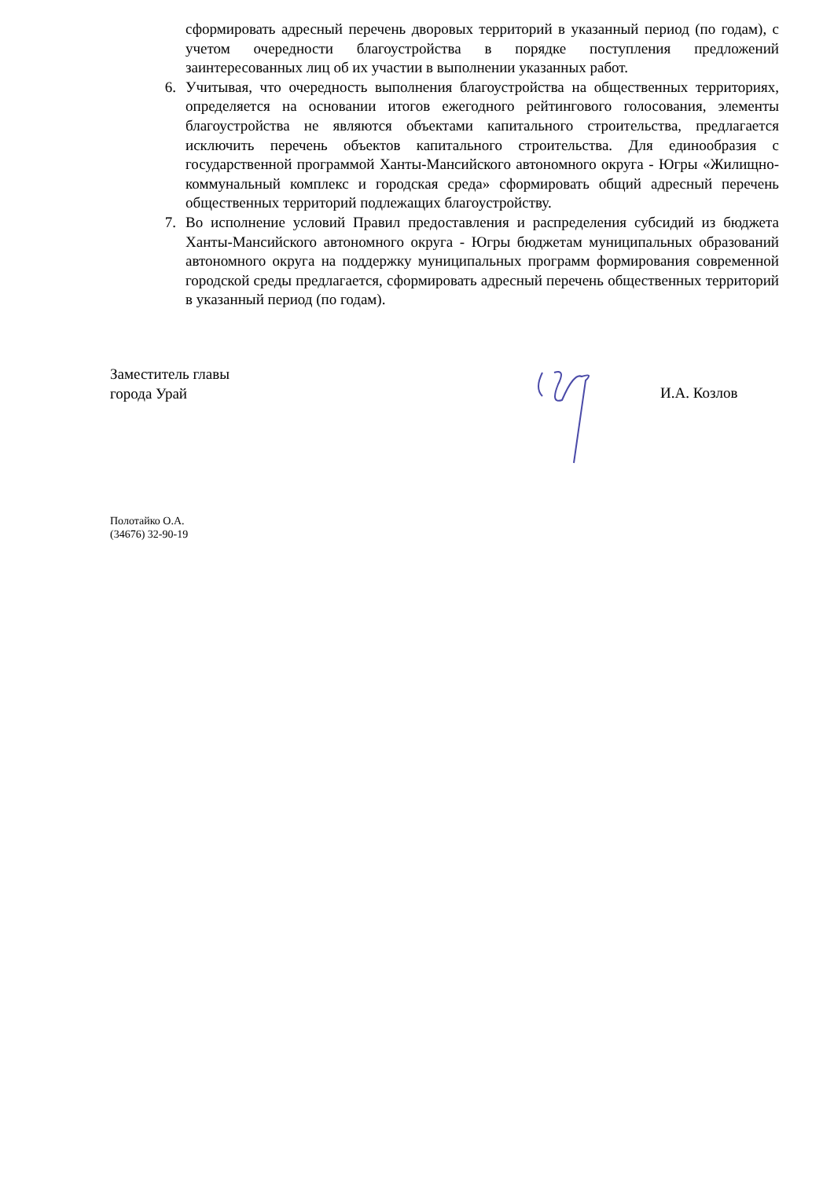сформировать адресный перечень дворовых территорий в указанный период (по годам), с учетом очередности благоустройства в порядке поступления предложений заинтересованных лиц об их участии в выполнении указанных работ.
6. Учитывая, что очередность выполнения благоустройства на общественных территориях, определяется на основании итогов ежегодного рейтингового голосования, элементы благоустройства не являются объектами капитального строительства, предлагается исключить перечень объектов капитального строительства. Для единообразия с государственной программой Ханты-Мансийского автономного округа - Югры «Жилищно-коммунальный комплекс и городская среда» сформировать общий адресный перечень общественных территорий подлежащих благоустройству.
7. Во исполнение условий Правил предоставления и распределения субсидий из бюджета Ханты-Мансийского автономного округа - Югры бюджетам муниципальных образований автономного округа на поддержку муниципальных программ формирования современной городской среды предлагается, сформировать адресный перечень общественных территорий в указанный период (по годам).
Заместитель главы
города Урай
И.А. Козлов
Полотайко О.А.
(34676) 32-90-19